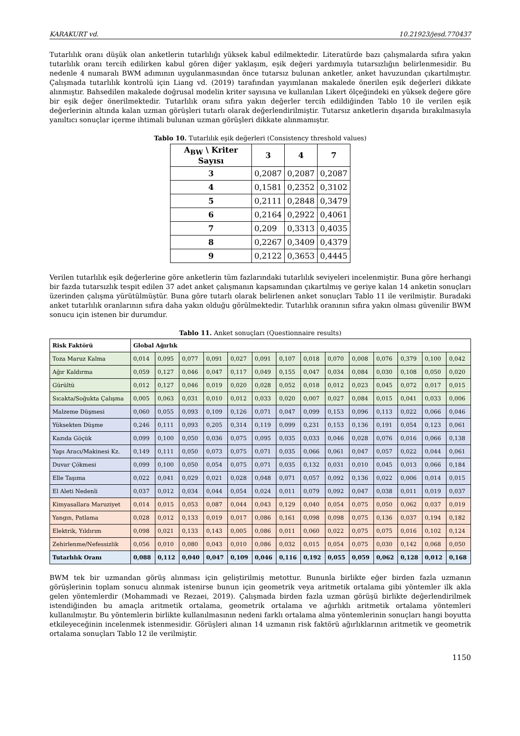KARAKURT vd. 10.21923/jesd.770437
Tutarlılık oranı düşük olan anketlerin tutarlılığı yüksek kabul edilmektedir. Literatürde bazı çalışmalarda sıfıra yakın tutarlılık oranı tercih edilirken kabul gören diğer yaklaşım, eşik değeri yardımıyla tutarsızlığın belirlenmesidir. Bu nedenle 4 numaralı BWM adımının uygulanmasından önce tutarsız bulunan anketler, anket havuzundan çıkartılmıştır. Çalışmada tutarlılık kontrolü için Liang vd. (2019) tarafından yayımlanan makalede önerilen eşik değerleri dikkate alınmıştır. Bahsedilen makalede doğrusal modelin kriter sayısına ve kullanılan Likert ölçeğindeki en yüksek değere göre bir eşik değer önerilmektedir. Tutarlılık oranı sıfıra yakın değerler tercih edildiğinden Tablo 10 ile verilen eşik değerlerinin altında kalan uzman görüşleri tutarlı olarak değerlendirilmiştir. Tutarsız anketlerin dışarıda bırakılmasıyla yanıltıcı sonuçlar içerme ihtimali bulunan uzman görüşleri dikkate alınmamıştır.
Tablo 10. Tutarlılık eşik değerleri (Consistency threshold values)
| A<sub>BW</sub> \ Kriter Sayısı | 3 | 4 | 7 |
| --- | --- | --- | --- |
| 3 | 0,2087 | 0,2087 | 0,2087 |
| 4 | 0,1581 | 0,2352 | 0,3102 |
| 5 | 0,2111 | 0,2848 | 0,3479 |
| 6 | 0,2164 | 0,2922 | 0,4061 |
| 7 | 0,209 | 0,3313 | 0,4035 |
| 8 | 0,2267 | 0,3409 | 0,4379 |
| 9 | 0,2122 | 0,3653 | 0,4445 |
Verilen tutarlılık eşik değerlerine göre anketlerin tüm fazlarındaki tutarlılık seviyeleri incelenmiştir. Buna göre herhangi bir fazda tutarsızlık tespit edilen 37 adet anket çalışmanın kapsamından çıkartılmış ve geriye kalan 14 anketin sonuçları üzerinden çalışma yürütülmüştür. Buna göre tutarlı olarak belirlenen anket sonuçları Tablo 11 ile verilmiştir. Buradaki anket tutarlılık oranlarının sıfıra daha yakın olduğu görülmektedir. Tutarlılık oranının sıfıra yakın olması güvenilir BWM sonucu için istenen bir durumdur.
Tablo 11. Anket sonuçları (Questionnaire results)
| Risk Faktörü | Global Ağırlık | | | | | | | | | | | | | |
| --- | --- | --- | --- | --- | --- | --- | --- | --- | --- | --- | --- | --- | --- | --- |
| Toza Maruz Kalma | 0,014 | 0,095 | 0,077 | 0,091 | 0,027 | 0,091 | 0,107 | 0,018 | 0,070 | 0,008 | 0,076 | 0,379 | 0,100 | 0,042 |
| Ağır Kaldırma | 0,059 | 0,127 | 0,046 | 0,047 | 0,117 | 0,049 | 0,155 | 0,047 | 0,034 | 0,084 | 0,030 | 0,108 | 0,050 | 0,020 |
| Gürültü | 0,012 | 0,127 | 0,046 | 0,019 | 0,020 | 0,028 | 0,052 | 0,018 | 0,012 | 0,023 | 0,045 | 0,072 | 0,017 | 0,015 |
| Sıcakta/Soğukta Çalışma | 0,005 | 0,063 | 0,031 | 0,010 | 0,012 | 0,033 | 0,020 | 0,007 | 0,027 | 0,084 | 0,015 | 0,041 | 0,033 | 0,006 |
| Malzeme Düşmesi | 0,060 | 0,055 | 0,093 | 0,109 | 0,126 | 0,071 | 0,047 | 0,099 | 0,153 | 0,096 | 0,113 | 0,022 | 0,066 | 0,046 |
| Yüksekten Düşme | 0,246 | 0,111 | 0,093 | 0,205 | 0,314 | 0,119 | 0,099 | 0,231 | 0,153 | 0,136 | 0,191 | 0,054 | 0,123 | 0,061 |
| Kazıda Göçük | 0,099 | 0,100 | 0,050 | 0,036 | 0,075 | 0,095 | 0,035 | 0,033 | 0,046 | 0,028 | 0,076 | 0,016 | 0,066 | 0,138 |
| Yapı Aracı/Makinesi Kz. | 0,149 | 0,111 | 0,050 | 0,073 | 0,075 | 0,071 | 0,035 | 0,066 | 0,061 | 0,047 | 0,057 | 0,022 | 0,044 | 0,061 |
| Duvar Çökmesi | 0,099 | 0,100 | 0,050 | 0,054 | 0,075 | 0,071 | 0,035 | 0,132 | 0,031 | 0,010 | 0,045 | 0,013 | 0,066 | 0,184 |
| Elle Taşıma | 0,022 | 0,041 | 0,029 | 0,021 | 0,028 | 0,048 | 0,071 | 0,057 | 0,092 | 0,136 | 0,022 | 0,006 | 0,014 | 0,015 |
| El Aleti Nedenli | 0,037 | 0,012 | 0,034 | 0,044 | 0,054 | 0,024 | 0,011 | 0,079 | 0,092 | 0,047 | 0,038 | 0,011 | 0,019 | 0,037 |
| Kimyasallara Maruziyet | 0,014 | 0,015 | 0,053 | 0,087 | 0,044 | 0,043 | 0,129 | 0,040 | 0,054 | 0,075 | 0,050 | 0,062 | 0,037 | 0,019 |
| Yangın, Patlama | 0,028 | 0,012 | 0,133 | 0,019 | 0,017 | 0,086 | 0,161 | 0,098 | 0,098 | 0,075 | 0,136 | 0,037 | 0,194 | 0,182 |
| Elektrik, Yıldırım | 0,098 | 0,021 | 0,133 | 0,143 | 0,005 | 0,086 | 0,011 | 0,060 | 0,022 | 0,075 | 0,075 | 0,016 | 0,102 | 0,124 |
| Zehirlenme/Nefessizlik | 0,056 | 0,010 | 0,080 | 0,043 | 0,010 | 0,086 | 0,032 | 0,015 | 0,054 | 0,075 | 0,030 | 0,142 | 0,068 | 0,050 |
| Tutarlılık Oranı | 0,088 | 0,112 | 0,040 | 0,047 | 0,109 | 0,046 | 0,116 | 0,192 | 0,055 | 0,059 | 0,062 | 0,128 | 0,012 | 0,168 |
BWM tek bir uzmandan görüş alınması için geliştirilmiş metottur. Bununla birlikte eğer birden fazla uzmanın görüşlerinin toplam sonucu alınmak istenirse bunun için geometrik veya aritmetik ortalama gibi yöntemler ilk akla gelen yöntemlerdir (Mohammadi ve Rezaei, 2019). Çalışmada birden fazla uzman görüşü birlikte değerlendirilmek istendiğinden bu amaçla aritmetik ortalama, geometrik ortalama ve ağırlıklı aritmetik ortalama yöntemleri kullanılmıştır. Bu yöntemlerin birlikte kullanılmasının nedeni farklı ortalama alma yöntemlerinin sonuçları hangi boyutta etkileyeceğinin incelenmek istenmesidir. Görüşleri alınan 14 uzmanın risk faktörü ağırlıklarının aritmetik ve geometrik ortalama sonuçları Tablo 12 ile verilmiştir.
1150